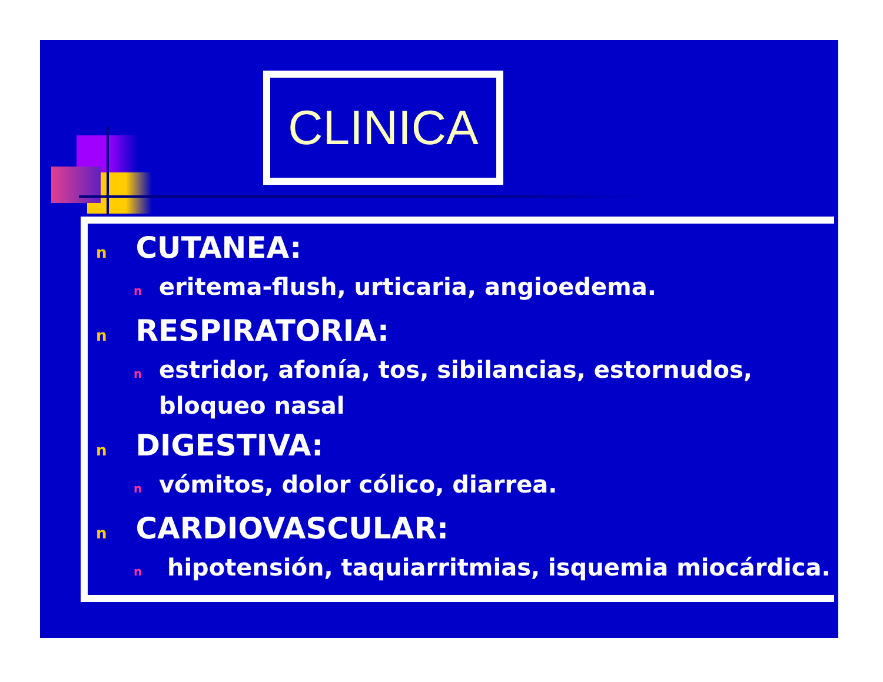CLINICA
n CUTANEA:
neritema-flush, urticaria, angioedema.
n RESPIRATORIA:
nestridor, afonía, tos, sibilancias, estornudos, bloqueo nasal
n DIGESTIVA:
nvómitos, dolor cólico, diarrea.
n CARDIOVASCULAR:
n hipotensión, taquiarritmias, isquemia miocárdica.